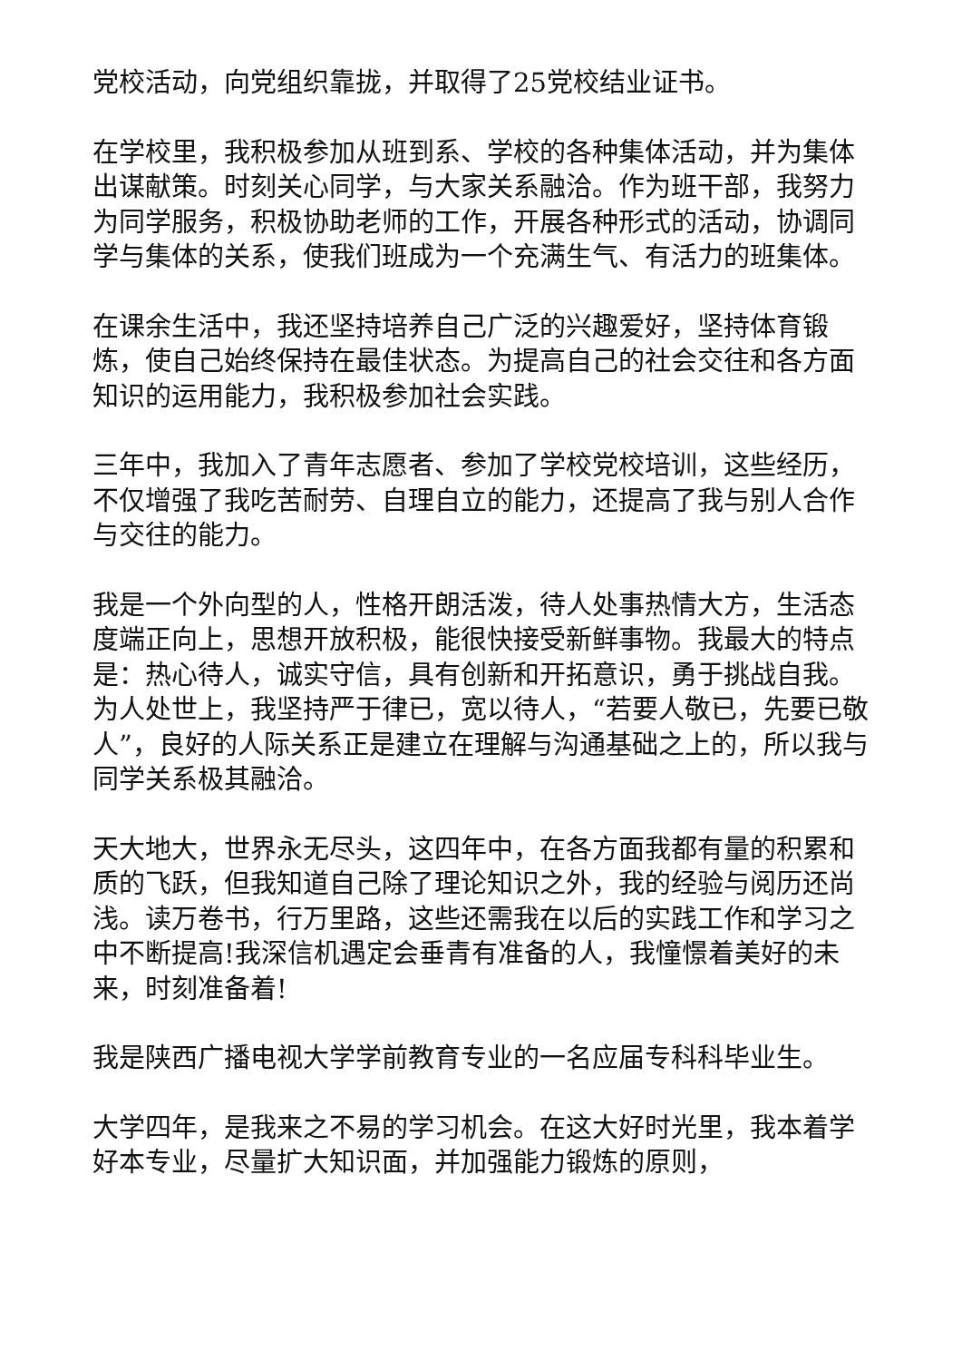党校活动，向党组织靠拢，并取得了25党校结业证书。
在学校里，我积极参加从班到系、学校的各种集体活动，并为集体出谋献策。时刻关心同学，与大家关系融洽。作为班干部，我努力为同学服务，积极协助老师的工作，开展各种形式的活动，协调同学与集体的关系，使我们班成为一个充满生气、有活力的班集体。
在课余生活中，我还坚持培养自己广泛的兴趣爱好，坚持体育锻炼，使自己始终保持在最佳状态。为提高自己的社会交往和各方面知识的运用能力，我积极参加社会实践。
三年中，我加入了青年志愿者、参加了学校党校培训，这些经历，不仅增强了我吃苦耐劳、自理自立的能力，还提高了我与别人合作与交往的能力。
我是一个外向型的人，性格开朗活泼，待人处事热情大方，生活态度端正向上，思想开放积极，能很快接受新鲜事物。我最大的特点是：热心待人，诚实守信，具有创新和开拓意识，勇于挑战自我。为人处世上，我坚持严于律已，宽以待人，“若要人敬已，先要已敬人”，良好的人际关系正是建立在理解与沟通基础之上的，所以我与同学关系极其融洽。
天大地大，世界永无尽头，这四年中，在各方面我都有量的积累和质的飞跃，但我知道自己除了理论知识之外，我的经验与阅历还尚浅。读万卷书，行万里路，这些还需我在以后的实践工作和学习之中不断提高!我深信机遇定会垂青有准备的人，我憧憬着美好的未来，时刻准备着!
我是陕西广播电视大学学前教育专业的一名应届专科科毕业生。
大学四年，是我来之不易的学习机会。在这大好时光里，我本着学好本专业，尽量扩大知识面，并加强能力锻炼的原则，